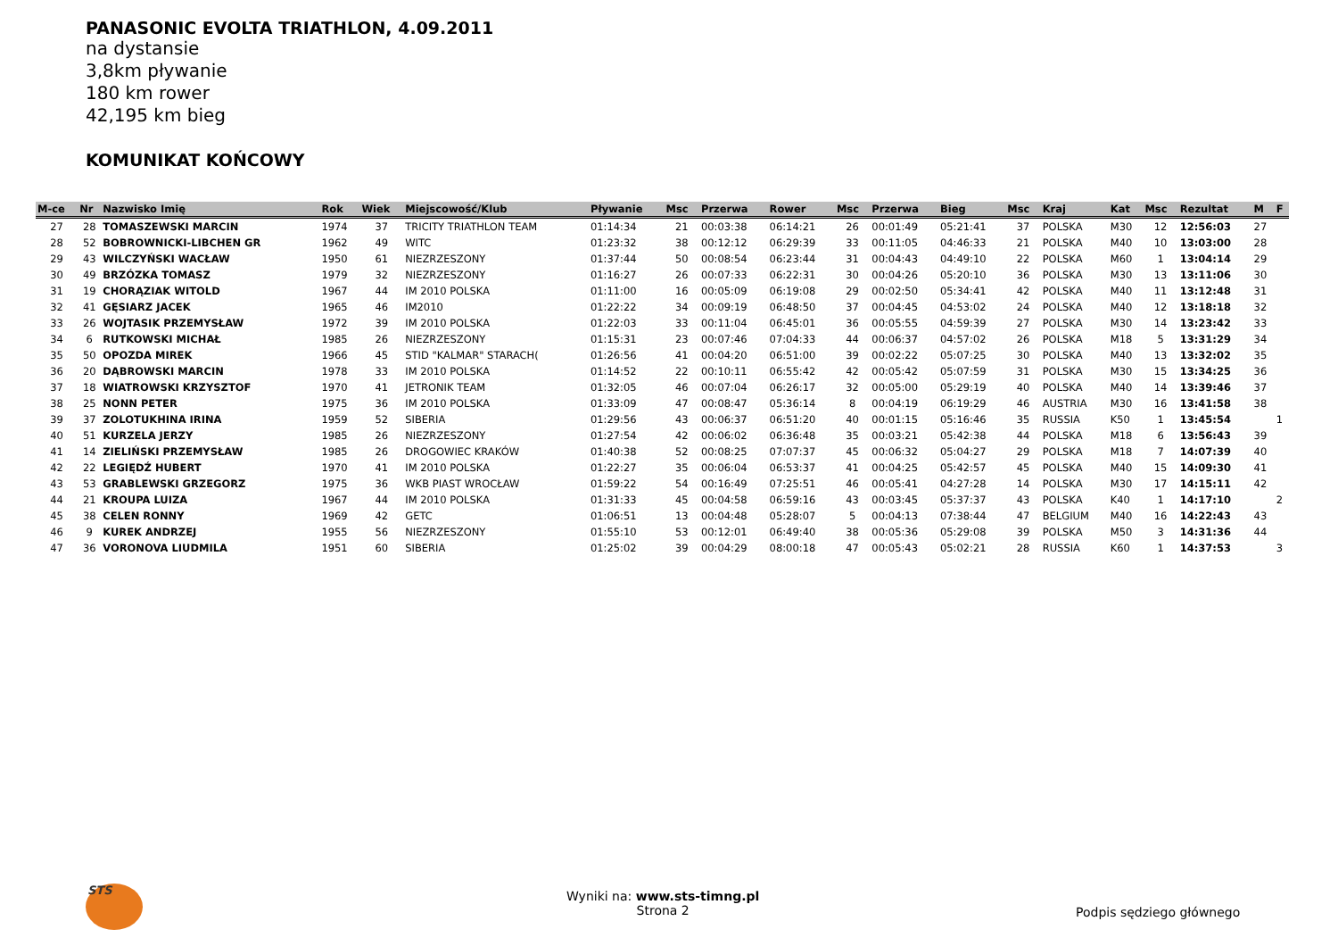PANASONIC EVOLTA TRIATHLON, 4.09.2011
na dystansie
3,8km pływanie
180 km rower
42,195 km bieg
KOMUNIKAT KOŃCOWY
| M-ce | Nr | Nazwisko Imię | Rok | Wiek | Miejscowość/Klub | Pływanie | Msc | Przerwa | Rower | Msc | Przerwa | Bieg | Msc | Kraj | Kat | Msc | Rezultat | M | F |
| --- | --- | --- | --- | --- | --- | --- | --- | --- | --- | --- | --- | --- | --- | --- | --- | --- | --- | --- | --- |
| 27 | 28 | TOMASZEWSKI MARCIN | 1974 | 37 | TRICITY TRIATHLON TEAM | 01:14:34 | 21 | 00:03:38 | 06:14:21 | 26 | 00:01:49 | 05:21:41 | 37 | POLSKA | M30 | 12 | 12:56:03 | 27 | |
| 28 | 52 | BOBROWNICKI-LIBCHEN GR | 1962 | 49 | WITC | 01:23:32 | 38 | 00:12:12 | 06:29:39 | 33 | 00:11:05 | 04:46:33 | 21 | POLSKA | M40 | 10 | 13:03:00 | 28 | |
| 29 | 43 | WILCZYŃSKI WACŁAW | 1950 | 61 | NIEZRZESZONY | 01:37:44 | 50 | 00:08:54 | 06:23:44 | 31 | 00:04:43 | 04:49:10 | 22 | POLSKA | M60 | 1 | 13:04:14 | 29 | |
| 30 | 49 | BRZÓZKA TOMASZ | 1979 | 32 | NIEZRZESZONY | 01:16:27 | 26 | 00:07:33 | 06:22:31 | 30 | 00:04:26 | 05:20:10 | 36 | POLSKA | M30 | 13 | 13:11:06 | 30 | |
| 31 | 19 | CHORĄZIAK WITOLD | 1967 | 44 | IM 2010 POLSKA | 01:11:00 | 16 | 00:05:09 | 06:19:08 | 29 | 00:02:50 | 05:34:41 | 42 | POLSKA | M40 | 11 | 13:12:48 | 31 | |
| 32 | 41 | GĘSIARZ JACEK | 1965 | 46 | IM2010 | 01:22:22 | 34 | 00:09:19 | 06:48:50 | 37 | 00:04:45 | 04:53:02 | 24 | POLSKA | M40 | 12 | 13:18:18 | 32 | |
| 33 | 26 | WOJTASIK PRZEMYSŁAW | 1972 | 39 | IM 2010 POLSKA | 01:22:03 | 33 | 00:11:04 | 06:45:01 | 36 | 00:05:55 | 04:59:39 | 27 | POLSKA | M30 | 14 | 13:23:42 | 33 | |
| 34 | 6 | RUTKOWSKI MICHAŁ | 1985 | 26 | NIEZRZESZONY | 01:15:31 | 23 | 00:07:46 | 07:04:33 | 44 | 00:06:37 | 04:57:02 | 26 | POLSKA | M18 | 5 | 13:31:29 | 34 | |
| 35 | 50 | OPOZDA MIREK | 1966 | 45 | STID "KALMAR" STARACH( | 01:26:56 | 41 | 00:04:20 | 06:51:00 | 39 | 00:02:22 | 05:07:25 | 30 | POLSKA | M40 | 13 | 13:32:02 | 35 | |
| 36 | 20 | DĄBROWSKI MARCIN | 1978 | 33 | IM 2010 POLSKA | 01:14:52 | 22 | 00:10:11 | 06:55:42 | 42 | 00:05:42 | 05:07:59 | 31 | POLSKA | M30 | 15 | 13:34:25 | 36 | |
| 37 | 18 | WIATROWSKI KRZYSZTOF | 1970 | 41 | JETRONIK TEAM | 01:32:05 | 46 | 00:07:04 | 06:26:17 | 32 | 00:05:00 | 05:29:19 | 40 | POLSKA | M40 | 14 | 13:39:46 | 37 | |
| 38 | 25 | NONN PETER | 1975 | 36 | IM 2010 POLSKA | 01:33:09 | 47 | 00:08:47 | 05:36:14 | 8 | 00:04:19 | 06:19:29 | 46 | AUSTRIA | M30 | 16 | 13:41:58 | 38 | |
| 39 | 37 | ZOLOTUKHINA IRINA | 1959 | 52 | SIBERIA | 01:29:56 | 43 | 00:06:37 | 06:51:20 | 40 | 00:01:15 | 05:16:46 | 35 | RUSSIA | K50 | 1 | 13:45:54 | | 1 |
| 40 | 51 | KURZELA JERZY | 1985 | 26 | NIEZRZESZONY | 01:27:54 | 42 | 00:06:02 | 06:36:48 | 35 | 00:03:21 | 05:42:38 | 44 | POLSKA | M18 | 6 | 13:56:43 | 39 | |
| 41 | 14 | ZIELIŃSKI PRZEMYSŁAW | 1985 | 26 | DROGOWIEC KRAKÓW | 01:40:38 | 52 | 00:08:25 | 07:07:37 | 45 | 00:06:32 | 05:04:27 | 29 | POLSKA | M18 | 7 | 14:07:39 | 40 | |
| 42 | 22 | LEGIĘDŹ HUBERT | 1970 | 41 | IM 2010 POLSKA | 01:22:27 | 35 | 00:06:04 | 06:53:37 | 41 | 00:04:25 | 05:42:57 | 45 | POLSKA | M40 | 15 | 14:09:30 | 41 | |
| 43 | 53 | GRABLEWSKI GRZEGORZ | 1975 | 36 | WKB PIAST WROCŁAW | 01:59:22 | 54 | 00:16:49 | 07:25:51 | 46 | 00:05:41 | 04:27:28 | 14 | POLSKA | M30 | 17 | 14:15:11 | 42 | |
| 44 | 21 | KROUPA LUIZA | 1967 | 44 | IM 2010 POLSKA | 01:31:33 | 45 | 00:04:58 | 06:59:16 | 43 | 00:03:45 | 05:37:37 | 43 | POLSKA | K40 | 1 | 14:17:10 | | 2 |
| 45 | 38 | CELEN RONNY | 1969 | 42 | GETC | 01:06:51 | 13 | 00:04:48 | 05:28:07 | 5 | 00:04:13 | 07:38:44 | 47 | BELGIUM | M40 | 16 | 14:22:43 | 43 | |
| 46 | 9 | KUREK ANDRZEJ | 1955 | 56 | NIEZRZESZONY | 01:55:10 | 53 | 00:12:01 | 06:49:40 | 38 | 00:05:36 | 05:29:08 | 39 | POLSKA | M50 | 3 | 14:31:36 | 44 | |
| 47 | 36 | VORONOVA LIUDMILA | 1951 | 60 | SIBERIA | 01:25:02 | 39 | 00:04:29 | 08:00:18 | 47 | 00:05:43 | 05:02:21 | 28 | RUSSIA | K60 | 1 | 14:37:53 | | 3 |
STS
Wyniki na: www.sts-timng.pl
Strona 2
Podpis sędziego głównego